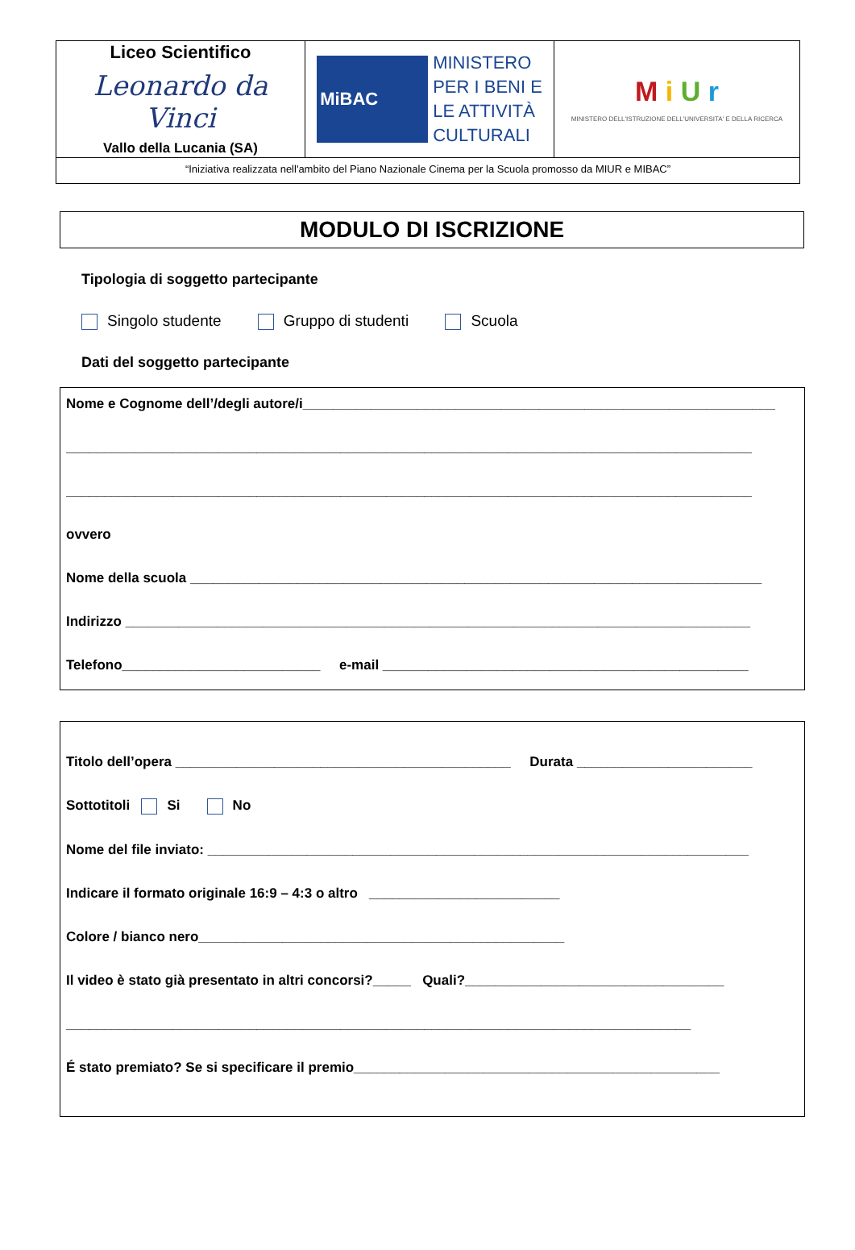| Liceo Scientifico Leonardo da Vinci Vallo della Lucania (SA) | MiBAC MINISTERO PER I BENI E LE ATTIVITÀ CULTURALI | M i U r MINISTERO DELL'ISTRUZIONE DELL'UNIVERSITA' E DELLA RICERCA |
| “Iniziativa realizzata nell'ambito del Piano Nazionale Cinema per la Scuola promosso da MIUR e MIBAC” | | |
MODULO DI ISCRIZIONE
Tipologia di soggetto partecipante
Singolo studente Gruppo di studenti Scuola
Dati del soggetto partecipante
Nome e Cognome dell’/degli autore/i______________________________________________________________
__________________________________________________________________________________________
__________________________________________________________________________________________
ovvero
Nome della scuola ___________________________________________________________________________
Indirizzo __________________________________________________________________________________
Telefono__________________________ e-mail ________________________________________________
Titolo dell’opera ____________________________________________ Durata _______________________
Sottotitoli Si No
Nome del file inviato: _______________________________________________________________________
Indicare il formato originale 16:9 – 4:3 o altro _________________________
Colore / bianco nero________________________________________________
Il video è stato già presentato in altri concorsi?_____ Quali?__________________________________
__________________________________________________________________________________
É stato premiato? Se si specificare il premio________________________________________________